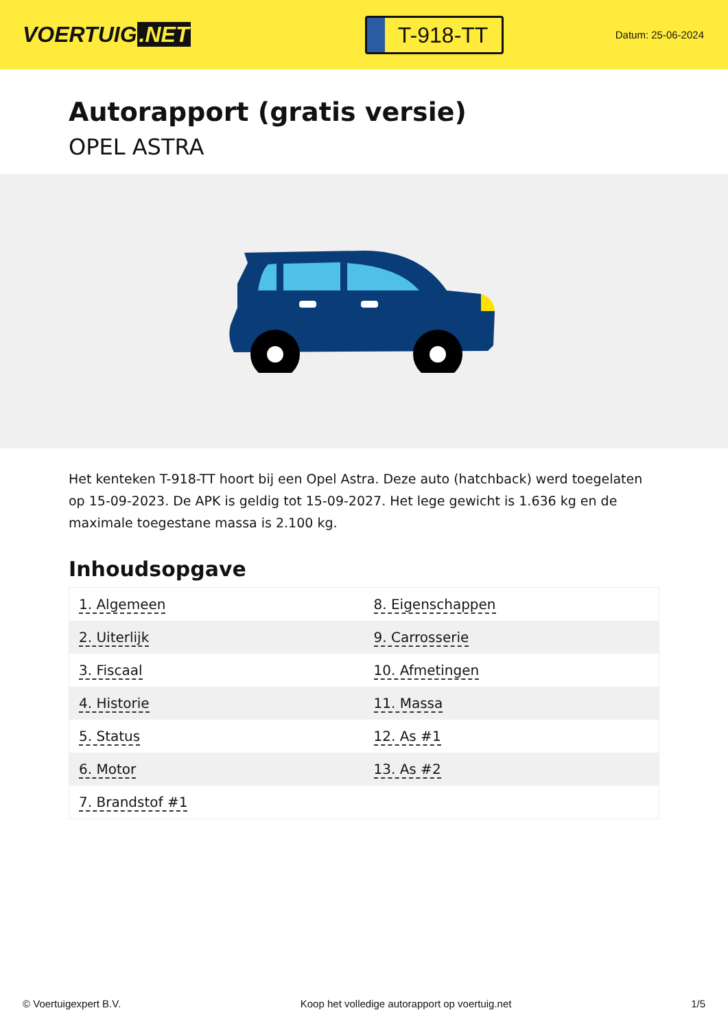VOERTUIG.NET
T-918-TT
Datum: 25-06-2024
Autorapport (gratis versie)
OPEL ASTRA
Het kenteken T-918-TT hoort bij een Opel Astra. Deze auto (hatchback) werd toegelaten op 15-09-2023. De APK is geldig tot 15-09-2027. Het lege gewicht is 1.636 kg en de maximale toegestane massa is 2.100 kg.
Inhoudsopgave
| 1. Algemeen | 8. Eigenschappen |
| 2. Uiterlijk | 9. Carrosserie |
| 3. Fiscaal | 10. Afmetingen |
| 4. Historie | 11. Massa |
| 5. Status | 12. As #1 |
| 6. Motor | 13. As #2 |
| 7. Brandstof #1 | |
© Voertuigexpert B.V. Koop het volledige autorapport op voertuig.net 1/5